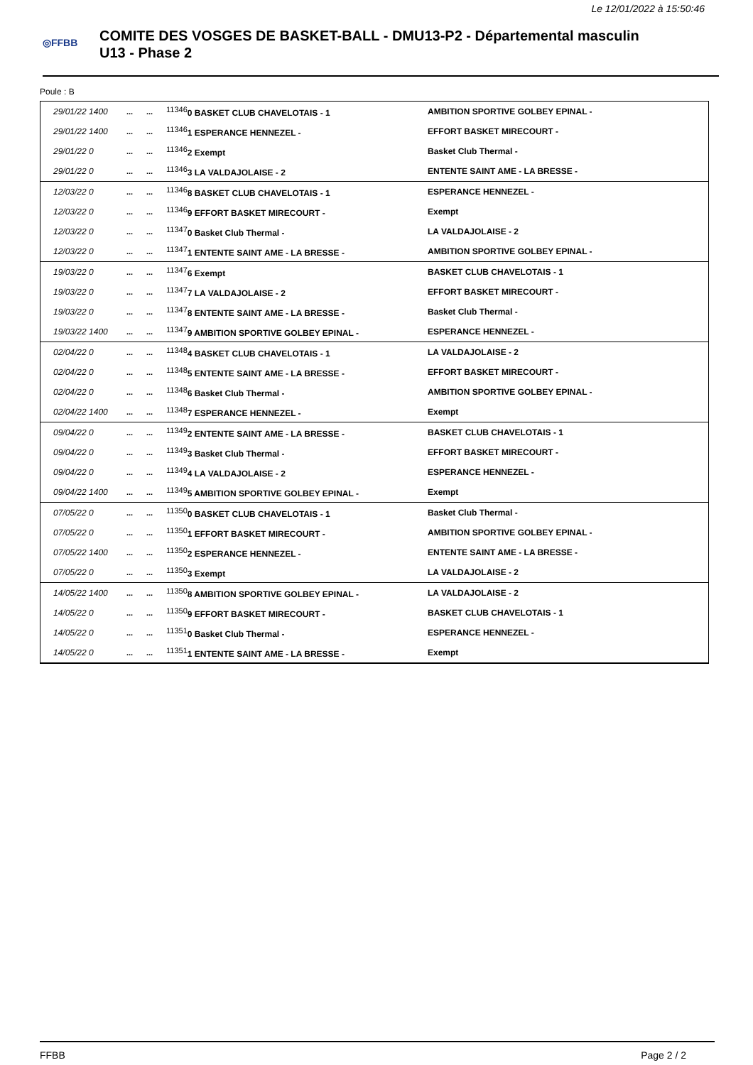Le 12/01/2022 à 15:50:46
◎FFBB
COMITE DES VOSGES DE BASKET-BALL - DMU13-P2 - Départemental masculin
U13 - Phase 2
Poule : B
| 29/01/22 1400 | ... | ... | <sup>11346</sup>0 BASKET CLUB CHAVELOTAIS - 1 | AMBITION SPORTIVE GOLBEY EPINAL - |
| 29/01/22 1400 | ... | ... | <sup>11346</sup>1 ESPERANCE HENNEZEL - | EFFORT BASKET MIRECOURT - |
| 29/01/22 0 | ... | ... | <sup>11346</sup>2 Exempt | Basket Club Thermal - |
| 29/01/22 0 | ... | ... | <sup>11346</sup>3 LA VALDAJOLAISE - 2 | ENTENTE SAINT AME - LA BRESSE - |
| 12/03/22 0 | ... | ... | <sup>11346</sup>8 BASKET CLUB CHAVELOTAIS - 1 | ESPERANCE HENNEZEL - |
| 12/03/22 0 | ... | ... | <sup>11346</sup>9 EFFORT BASKET MIRECOURT - | Exempt |
| 12/03/22 0 | ... | ... | <sup>11347</sup>0 Basket Club Thermal - | LA VALDAJOLAISE - 2 |
| 12/03/22 0 | ... | ... | <sup>11347</sup>1 ENTENTE SAINT AME - LA BRESSE - | AMBITION SPORTIVE GOLBEY EPINAL - |
| 19/03/22 0 | ... | ... | <sup>11347</sup>6 Exempt | BASKET CLUB CHAVELOTAIS - 1 |
| 19/03/22 0 | ... | ... | <sup>11347</sup>7 LA VALDAJOLAISE - 2 | EFFORT BASKET MIRECOURT - |
| 19/03/22 0 | ... | ... | <sup>11347</sup>8 ENTENTE SAINT AME - LA BRESSE - | Basket Club Thermal - |
| 19/03/22 1400 | ... | ... | <sup>11347</sup>9 AMBITION SPORTIVE GOLBEY EPINAL - | ESPERANCE HENNEZEL - |
| 02/04/22 0 | ... | ... | <sup>11348</sup>4 BASKET CLUB CHAVELOTAIS - 1 | LA VALDAJOLAISE - 2 |
| 02/04/22 0 | ... | ... | <sup>11348</sup>5 ENTENTE SAINT AME - LA BRESSE - | EFFORT BASKET MIRECOURT - |
| 02/04/22 0 | ... | ... | <sup>11348</sup>6 Basket Club Thermal - | AMBITION SPORTIVE GOLBEY EPINAL - |
| 02/04/22 1400 | ... | ... | <sup>11348</sup>7 ESPERANCE HENNEZEL - | Exempt |
| 09/04/22 0 | ... | ... | <sup>11349</sup>2 ENTENTE SAINT AME - LA BRESSE - | BASKET CLUB CHAVELOTAIS - 1 |
| 09/04/22 0 | ... | ... | <sup>11349</sup>3 Basket Club Thermal - | EFFORT BASKET MIRECOURT - |
| 09/04/22 0 | ... | ... | <sup>11349</sup>4 LA VALDAJOLAISE - 2 | ESPERANCE HENNEZEL - |
| 09/04/22 1400 | ... | ... | <sup>11349</sup>5 AMBITION SPORTIVE GOLBEY EPINAL - | Exempt |
| 07/05/22 0 | ... | ... | <sup>11350</sup>0 BASKET CLUB CHAVELOTAIS - 1 | Basket Club Thermal - |
| 07/05/22 0 | ... | ... | <sup>11350</sup>1 EFFORT BASKET MIRECOURT - | AMBITION SPORTIVE GOLBEY EPINAL - |
| 07/05/22 1400 | ... | ... | <sup>11350</sup>2 ESPERANCE HENNEZEL - | ENTENTE SAINT AME - LA BRESSE - |
| 07/05/22 0 | ... | ... | <sup>11350</sup>3 Exempt | LA VALDAJOLAISE - 2 |
| 14/05/22 1400 | ... | ... | <sup>11350</sup>8 AMBITION SPORTIVE GOLBEY EPINAL - | LA VALDAJOLAISE - 2 |
| 14/05/22 0 | ... | ... | <sup>11350</sup>9 EFFORT BASKET MIRECOURT - | BASKET CLUB CHAVELOTAIS - 1 |
| 14/05/22 0 | ... | ... | <sup>11351</sup>0 Basket Club Thermal - | ESPERANCE HENNEZEL - |
| 14/05/22 0 | ... | ... | <sup>11351</sup>1 ENTENTE SAINT AME - LA BRESSE - | Exempt |
FFBB Page 2 / 2